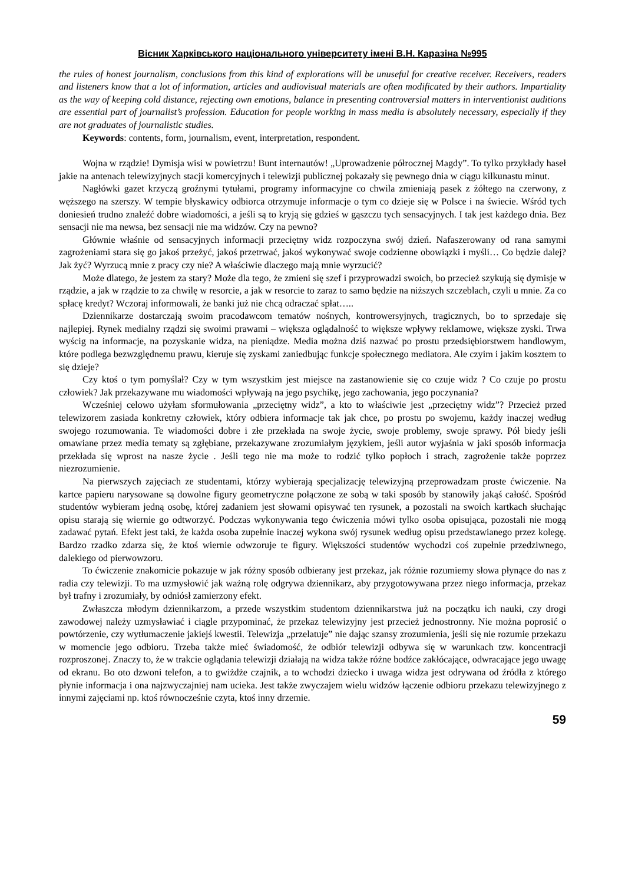Вісник Харківського національного університету імені В.Н. Каразіна №995
the rules of honest journalism, conclusions from this kind of explorations will be unuseful for creative receiver. Receivers, readers and listeners know that a lot of information, articles and audiovisual materials are often modificated by their authors. Impartiality as the way of keeping cold distance, rejecting own emotions, balance in presenting controversial matters in interventionist auditions are essential part of journalist’s profession. Education for people working in mass media is absolutely necessary, especially if they are not graduates of journalistic studies.
Keywords: contents, form, journalism, event, interpretation, respondent.
Wojna w rządzie! Dymisja wisi w powietrzu! Bunt internautów! „Uprowadzenie półrocznej Magdy”. To tylko przykłady haseł jakie na antenach telewizyjnych stacji komercyjnych i telewizji publicznej pokazały się pewnego dnia w ciągu kilkunastu minut.
Nagłówki gazet krzyczą groźnymi tytułami, programy informacyjne co chwila zmieniają pasek z żółtego na czerwony, z węższego na szerszy. W tempie błyskawicy odbiorca otrzymuje informacje o tym co dzieje się w Polsce i na świecie. Wśród tych doniesień trudno znaleźć dobre wiadomości, a jeśli są to kryją się gdzieś w gąszczu tych sensacyjnych. I tak jest każdego dnia. Bez sensacji nie ma newsa, bez sensacji nie ma widzów. Czy na pewno?
Głównie właśnie od sensacyjnych informacji przeciętny widz rozpoczyna swój dzień. Nafaszerowany od rana samymi zagrożeniami stara się go jakoś przeżyć, jakoś przetrwać, jakoś wykonywać swoje codzienne obowiązki i myśli… Co będzie dalej? Jak żyć? Wyrzucą mnie z pracy czy nie? A właściwie dlaczego mają mnie wyrzucić?
Może dlatego, że jestem za stary? Może dla tego, że zmieni się szef i przyprowadzi swoich, bo przecież szykują się dymisje w rządzie, a jak w rządzie to za chwilę w resorcie, a jak w resorcie to zaraz to samo będzie na niższych szczeblach, czyli u mnie. Za co spłacę kredyt? Wczoraj informowali, że banki już nie chcą odraczać spłat…..
Dziennikarze dostarczają swoim pracodawcom tematów nośnych, kontrowersyjnych, tragicznych, bo to sprzedaje się najlepiej. Rynek medialny rządzi się swoimi prawami – większa oglądalność to większe wpływy reklamowe, większe zyski. Trwa wyścig na informacje, na pozyskanie widza, na pieniądze. Media można dziś nazwać po prostu przedsiębiorstwem handlowym, które podlega bezwzględnemu prawu, kieruje się zyskami zaniedbując funkcje społecznego mediatora. Ale czyim i jakim kosztem to się dzieje?
Czy ktoś o tym pomyślał? Czy w tym wszystkim jest miejsce na zastanowienie się co czuje widz ? Co czuje po prostu człowiek? Jak przekazywane mu wiadomości wpływają na jego psychikę, jego zachowania, jego poczynania?
Wcześniej celowo użyłam sformułowania „przeciętny widz”, a kto to właściwie jest „przeciętny widz”? Przecież przed telewizorem zasiada konkretny człowiek, który odbiera informacje tak jak chce, po prostu po swojemu, każdy inaczej według swojego rozumowania. Te wiadomości dobre i złe przekłada na swoje życie, swoje problemy, swoje sprawy. Pół biedy jeśli omawiane przez media tematy są zgłębiane, przekazywane zrozumiałym językiem, jeśli autor wyjaśnia w jaki sposób informacja przekłada się wprost na nasze życie . Jeśli tego nie ma może to rodzić tylko popłoch i strach, zagrożenie także poprzez niezrozumienie.
Na pierwszych zajęciach ze studentami, którzy wybierają specjalizację telewizyjną przeprowadzam proste ćwiczenie. Na kartce papieru narysowane są dowolne figury geometryczne połączone ze sobą w taki sposób by stanowiły jakąś całość. Spośród studentów wybieram jedną osobę, której zadaniem jest słowami opisywać ten rysunek, a pozostali na swoich kartkach słuchając opisu starają się wiernie go odtworzyć. Podczas wykonywania tego ćwiczenia mówi tylko osoba opisująca, pozostali nie mogą zadawać pytań. Efekt jest taki, że każda osoba zupełnie inaczej wykona swój rysunek według opisu przedstawianego przez kolegę. Bardzo rzadko zdarza się, że ktoś wiernie odwzoruje te figury. Większości studentów wychodzi coś zupełnie przedziwnego, dalekiego od pierwowzoru.
To ćwiczenie znakomicie pokazuje w jak różny sposób odbierany jest przekaz, jak różnie rozumiemy słowa płynące do nas z radia czy telewizji. To ma uzmysłowić jak ważną rolę odgrywa dziennikarz, aby przygotowywana przez niego informacja, przekaz był trafny i zrozumiały, by odniósł zamierzony efekt.
Zwłaszcza młodym dziennikarzom, a przede wszystkim studentom dziennikarstwa już na początku ich nauki, czy drogi zawodowej należy uzmysławiać i ciągle przypominać, że przekaz telewizyjny jest przecież jednostronny. Nie można poprosić o powtórzenie, czy wytłumaczenie jakiejś kwestii. Telewizja „przelatuje” nie dając szansy zrozumienia, jeśli się nie rozumie przekazu w momencie jego odbioru. Trzeba także mieć świadomość, że odbiór telewizji odbywa się w warunkach tzw. koncentracji rozproszonej. Znaczy to, że w trakcie oglądania telewizji działają na widza także różne bodźce zakłócające, odwracające jego uwagę od ekranu. Bo oto dzwoni telefon, a to gwiżdże czajnik, a to wchodzi dziecko i uwaga widza jest odrywana od źródła z którego płynie informacja i ona najzwyczajniej nam ucieka. Jest także zwyczajem wielu widzów łączenie odbioru przekazu telewizyjnego z innymi zajęciami np. ktoś równocześnie czyta, ktoś inny drzemie.
59